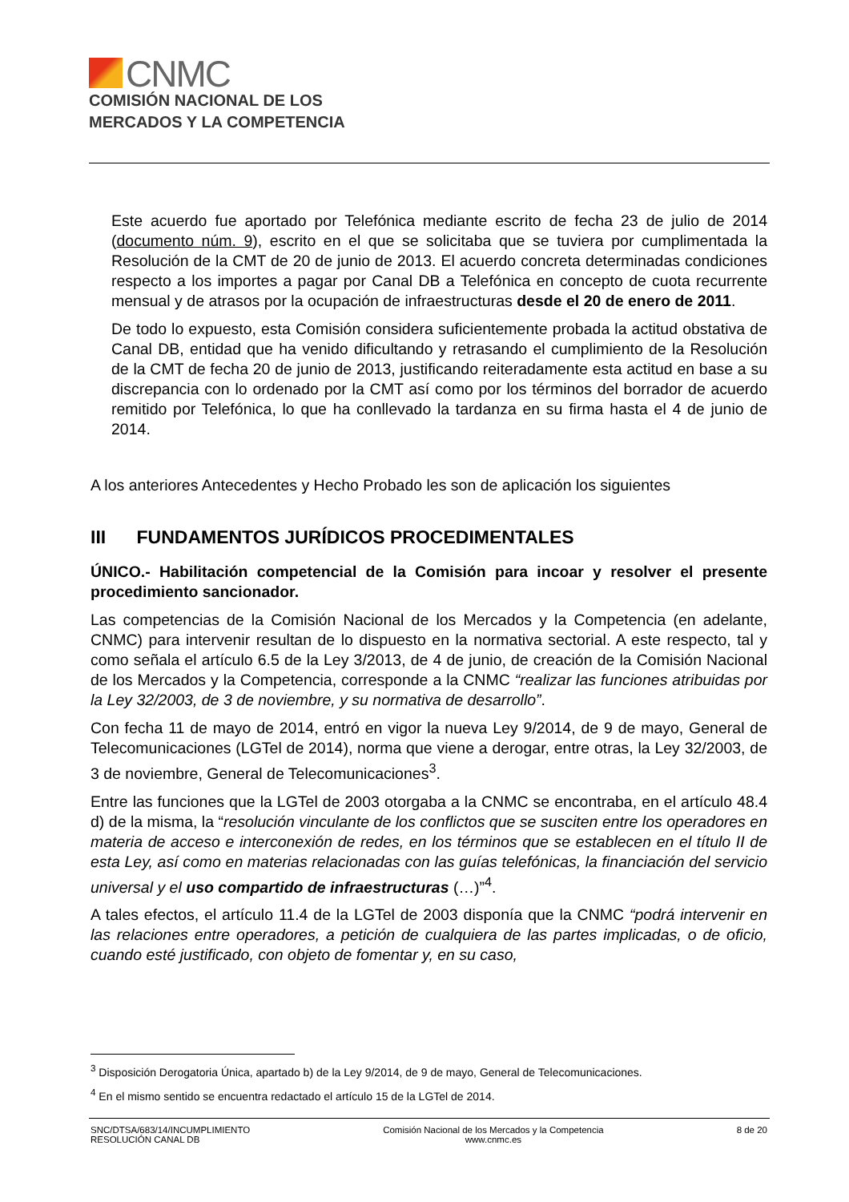CNMC
COMISIÓN NACIONAL DE LOS
MERCADOS Y LA COMPETENCIA
Este acuerdo fue aportado por Telefónica mediante escrito de fecha 23 de julio de 2014 (documento núm. 9), escrito en el que se solicitaba que se tuviera por cumplimentada la Resolución de la CMT de 20 de junio de 2013. El acuerdo concreta determinadas condiciones respecto a los importes a pagar por Canal DB a Telefónica en concepto de cuota recurrente mensual y de atrasos por la ocupación de infraestructuras desde el 20 de enero de 2011.
De todo lo expuesto, esta Comisión considera suficientemente probada la actitud obstativa de Canal DB, entidad que ha venido dificultando y retrasando el cumplimiento de la Resolución de la CMT de fecha 20 de junio de 2013, justificando reiteradamente esta actitud en base a su discrepancia con lo ordenado por la CMT así como por los términos del borrador de acuerdo remitido por Telefónica, lo que ha conllevado la tardanza en su firma hasta el 4 de junio de 2014.
A los anteriores Antecedentes y Hecho Probado les son de aplicación los siguientes
III FUNDAMENTOS JURÍDICOS PROCEDIMENTALES
ÚNICO.- Habilitación competencial de la Comisión para incoar y resolver el presente procedimiento sancionador.
Las competencias de la Comisión Nacional de los Mercados y la Competencia (en adelante, CNMC) para intervenir resultan de lo dispuesto en la normativa sectorial. A este respecto, tal y como señala el artículo 6.5 de la Ley 3/2013, de 4 de junio, de creación de la Comisión Nacional de los Mercados y la Competencia, corresponde a la CNMC “realizar las funciones atribuidas por la Ley 32/2003, de 3 de noviembre, y su normativa de desarrollo”.
Con fecha 11 de mayo de 2014, entró en vigor la nueva Ley 9/2014, de 9 de mayo, General de Telecomunicaciones (LGTel de 2014), norma que viene a derogar, entre otras, la Ley 32/2003, de 3 de noviembre, General de Telecomunicaciones<sup>3</sup>.
Entre las funciones que la LGTel de 2003 otorgaba a la CNMC se encontraba, en el artículo 48.4 d) de la misma, la “resolución vinculante de los conflictos que se susciten entre los operadores en materia de acceso e interconexión de redes, en los términos que se establecen en el título II de esta Ley, así como en materias relacionadas con las guías telefónicas, la financiación del servicio universal y el uso compartido de infraestructuras (…)”<sup>4</sup>.
A tales efectos, el artículo 11.4 de la LGTel de 2003 disponía que la CNMC “podrá intervenir en las relaciones entre operadores, a petición de cualquiera de las partes implicadas, o de oficio, cuando esté justificado, con objeto de fomentar y, en su caso,
<sup>3</sup> Disposición Derogatoria Única, apartado b) de la Ley 9/2014, de 9 de mayo, General de Telecomunicaciones.
<sup>4</sup> En el mismo sentido se encuentra redactado el artículo 15 de la LGTel de 2014.
SNC/DTSA/683/14/INCUMPLIMIENTO
RESOLUCIÓN CANAL DB
Comisión Nacional de los Mercados y la Competencia
www.cnmc.es
8 de 20